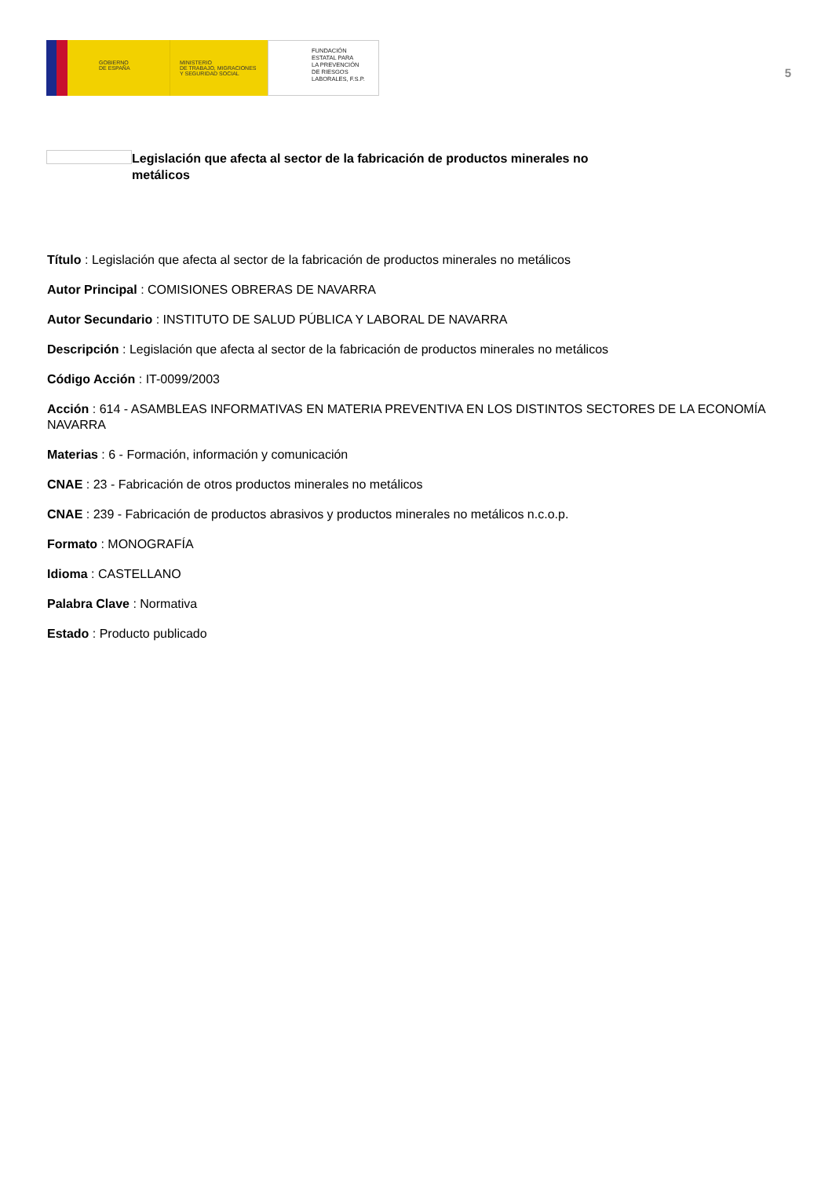GOBIERNO
DE ESPAÑA
MINISTERIO
DE TRABAJO, MIGRACIONES
Y SEGURIDAD SOCIAL
FUNDACIÓN
ESTATAL PARA
LA PREVENCIÓN
DE RIESGOS
LABORALES, F.S.P.
5
Legislación que afecta al sector de la fabricación de productos minerales no metálicos
Título : Legislación que afecta al sector de la fabricación de productos minerales no metálicos
Autor Principal : COMISIONES OBRERAS DE NAVARRA
Autor Secundario : INSTITUTO DE SALUD PÚBLICA Y LABORAL DE NAVARRA
Descripción : Legislación que afecta al sector de la fabricación de productos minerales no metálicos
Código Acción : IT-0099/2003
Acción : 614 - ASAMBLEAS INFORMATIVAS EN MATERIA PREVENTIVA EN LOS DISTINTOS SECTORES DE LA ECONOMÍA NAVARRA
Materias : 6 - Formación, información y comunicación
CNAE : 23 - Fabricación de otros productos minerales no metálicos
CNAE : 239 - Fabricación de productos abrasivos y productos minerales no metálicos n.c.o.p.
Formato : MONOGRAFÍA
Idioma : CASTELLANO
Palabra Clave : Normativa
Estado : Producto publicado